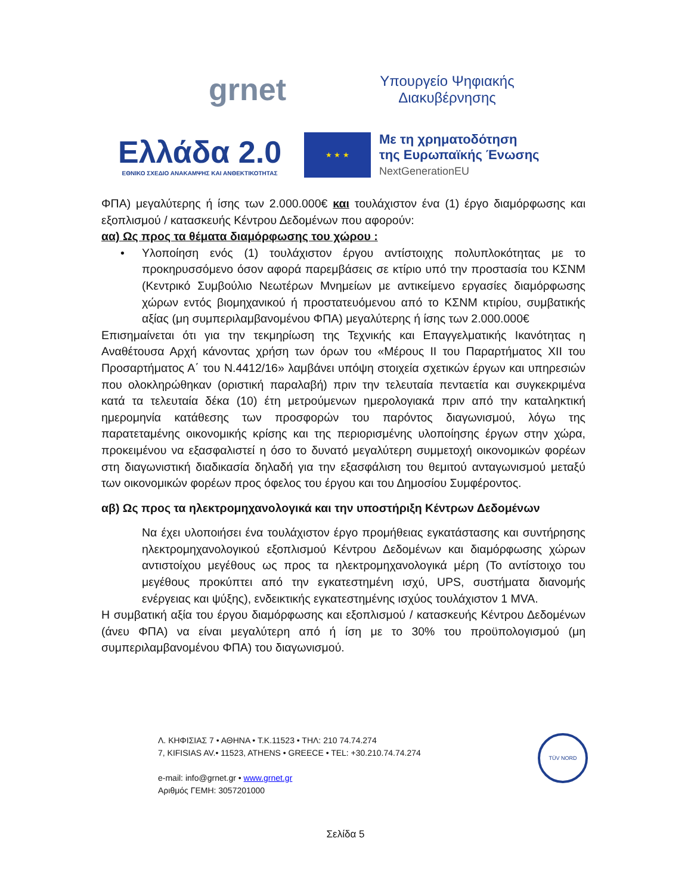grnet
Υπουργείο Ψηφιακής Διακυβέρνησης
Ελλάδα 2.0
ΕΘΝΙΚΟ ΣΧΕΔΙΟ ΑΝΑΚΑΜΨΗΣ ΚΑΙ ΑΝΘΕΚΤΙΚΟΤΗΤΑΣ
★ ★ ★
Με τη χρηματοδότηση
της Ευρωπαϊκής Ένωσης
NextGenerationEU
ΦΠΑ) μεγαλύτερης ή ίσης των 2.000.000€ και τουλάχιστον ένα (1) έργο διαμόρφωσης και εξοπλισμού / κατασκευής Κέντρου Δεδομένων που αφορούν:
αα) Ως προς τα θέματα διαμόρφωσης του χώρου :
• Υλοποίηση ενός (1) τουλάχιστον έργου αντίστοιχης πολυπλοκότητας με το προκηρυσσόμενο όσον αφορά παρεμβάσεις σε κτίριο υπό την προστασία του ΚΣΝΜ (Κεντρικό Συμβούλιο Νεωτέρων Μνημείων με αντικείμενο εργασίες διαμόρφωσης χώρων εντός βιομηχανικού ή προστατευόμενου από το ΚΣΝΜ κτιρίου, συμβατικής αξίας (μη συμπεριλαμβανομένου ΦΠΑ) μεγαλύτερης ή ίσης των 2.000.000€
Επισημαίνεται ότι για την τεκμηρίωση της Τεχνικής και Επαγγελματικής Ικανότητας η Αναθέτουσα Αρχή κάνοντας χρήση των όρων του «Μέρους ΙΙ του Παραρτήματος ΧΙΙ του Προσαρτήματος Α΄ του Ν.4412/16» λαμβάνει υπόψη στοιχεία σχετικών έργων και υπηρεσιών που ολοκληρώθηκαν (οριστική παραλαβή) πριν την τελευταία πενταετία και συγκεκριμένα κατά τα τελευταία δέκα (10) έτη μετρούμενων ημερολογιακά πριν από την καταληκτική ημερομηνία κατάθεσης των προσφορών του παρόντος διαγωνισμού, λόγω της παρατεταμένης οικονομικής κρίσης και της περιορισμένης υλοποίησης έργων στην χώρα, προκειμένου να εξασφαλιστεί η όσο το δυνατό μεγαλύτερη συμμετοχή οικονομικών φορέων στη διαγωνιστική διαδικασία δηλαδή για την εξασφάλιση του θεμιτού ανταγωνισμού μεταξύ των οικονομικών φορέων προς όφελος του έργου και του Δημοσίου Συμφέροντος.
αβ) Ως προς τα ηλεκτρομηχανολογικά και την υποστήριξη Κέντρων Δεδομένων
Να έχει υλοποιήσει ένα τουλάχιστον έργο προμήθειας εγκατάστασης και συντήρησης ηλεκτρομηχανολογικού εξοπλισμού Κέντρου Δεδομένων και διαμόρφωσης χώρων αντιστοίχου μεγέθους ως προς τα ηλεκτρομηχανολογικά μέρη (Το αντίστοιχο του μεγέθους προκύπτει από την εγκατεστημένη ισχύ, UPS, συστήματα διανομής ενέργειας και ψύξης), ενδεικτικής εγκατεστημένης ισχύος τουλάχιστον 1 MVA.
Η συμβατική αξία του έργου διαμόρφωσης και εξοπλισμού / κατασκευής Κέντρου Δεδομένων (άνευ ΦΠΑ) να είναι μεγαλύτερη από ή ίση με το 30% του προϋπολογισμού (μη συμπεριλαμβανομένου ΦΠΑ) του διαγωνισμού.
Λ. ΚΗΦΙΣΙΑΣ 7 • ΑΘΗΝΑ • Τ.Κ.11523 • ΤΗΛ: 210 74.74.274
7, KIFISIAS AV.• 11523, ATHENS • GREECE • TEL: +30.210.74.74.274
e-mail: info@grnet.gr • www.grnet.gr
Αριθμός ΓΕΜΗ: 3057201000
TÜV NORD
Σελίδα 5